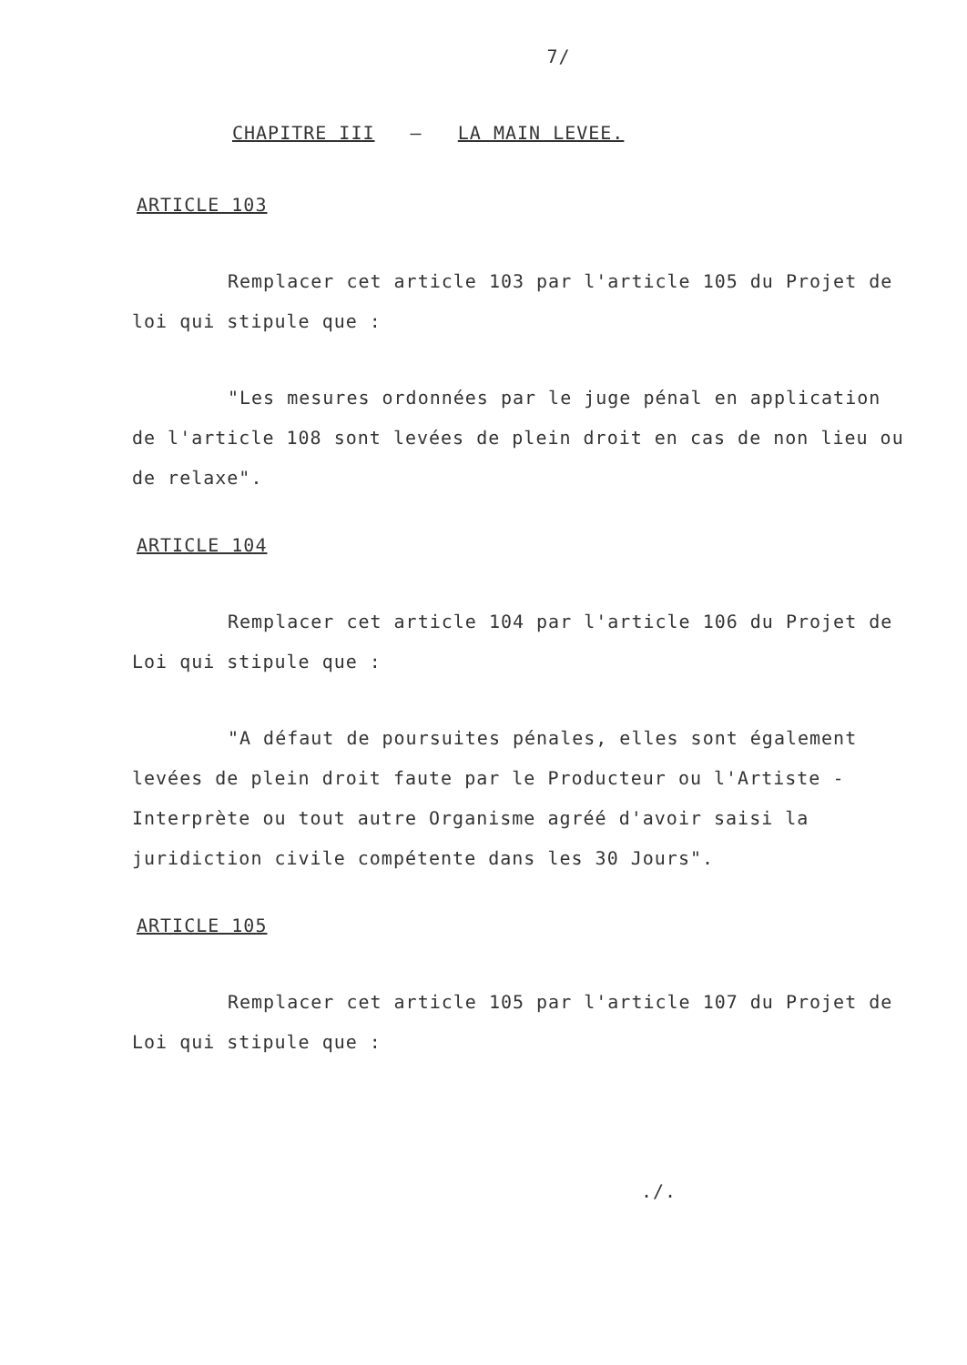7/
CHAPITRE III – LA MAIN LEVEE.
ARTICLE 103
Remplacer cet article 103 par l'article 105 du Projet de loi qui stipule que :
"Les mesures ordonnées par le juge pénal en application de l'article 108 sont levées de plein droit en cas de non lieu ou de relaxe".
ARTICLE 104
Remplacer cet article 104 par l'article 106 du Projet de Loi qui stipule que :
"A défaut de poursuites pénales, elles sont également levées de plein droit faute par le Producteur ou l'Artiste - Interprète ou tout autre Organisme agréé d'avoir saisi la juridiction civile compétente dans les 30 Jours".
ARTICLE 105
Remplacer cet article 105 par l'article 107 du Projet de Loi qui stipule que :
./.